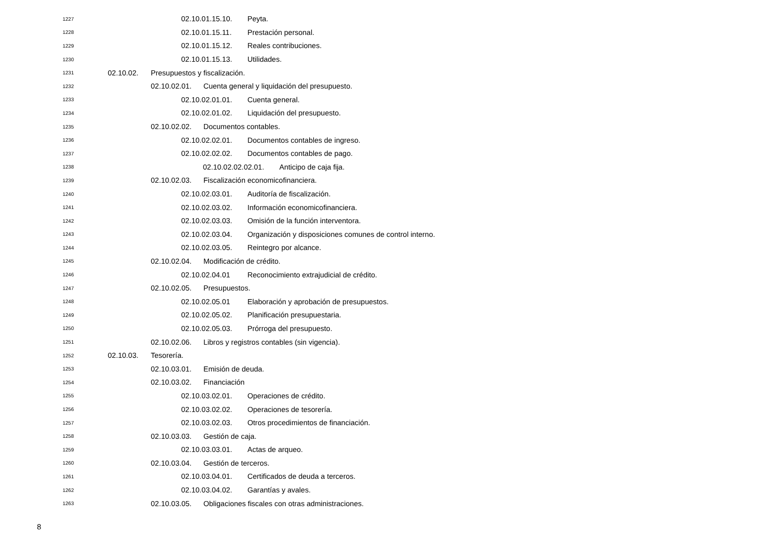1227 02.10.01.15.10. Peyta.
1228 02.10.01.15.11. Prestación personal.
1229 02.10.01.15.12. Reales contribuciones.
1230 02.10.01.15.13. Utilidades.
1231 02.10.02. Presupuestos y fiscalización.
1232 02.10.02.01. Cuenta general y liquidación del presupuesto.
1233 02.10.02.01.01. Cuenta general.
1234 02.10.02.01.02. Liquidación del presupuesto.
1235 02.10.02.02. Documentos contables.
1236 02.10.02.02.01. Documentos contables de ingreso.
1237 02.10.02.02.02. Documentos contables de pago.
1238 02.10.02.02.02.01. Anticipo de caja fija.
1239 02.10.02.03. Fiscalización economicofinanciera.
1240 02.10.02.03.01. Auditoría de fiscalización.
1241 02.10.02.03.02. Información economicofinanciera.
1242 02.10.02.03.03. Omisión de la función interventora.
1243 02.10.02.03.04. Organización y disposiciones comunes de control interno.
1244 02.10.02.03.05. Reintegro por alcance.
1245 02.10.02.04. Modificación de crédito.
1246 02.10.02.04.01 Reconocimiento extrajudicial de crédito.
1247 02.10.02.05. Presupuestos.
1248 02.10.02.05.01 Elaboración y aprobación de presupuestos.
1249 02.10.02.05.02. Planificación presupuestaria.
1250 02.10.02.05.03. Prórroga del presupuesto.
1251 02.10.02.06. Libros y registros contables (sin vigencia).
1252 02.10.03. Tesorería.
1253 02.10.03.01. Emisión de deuda.
1254 02.10.03.02. Financiación
1255 02.10.03.02.01. Operaciones de crédito.
1256 02.10.03.02.02. Operaciones de tesorería.
1257 02.10.03.02.03. Otros procedimientos de financiación.
1258 02.10.03.03. Gestión de caja.
1259 02.10.03.03.01. Actas de arqueo.
1260 02.10.03.04. Gestión de terceros.
1261 02.10.03.04.01. Certificados de deuda a terceros.
1262 02.10.03.04.02. Garantías y avales.
1263 02.10.03.05. Obligaciones fiscales con otras administraciones.
8